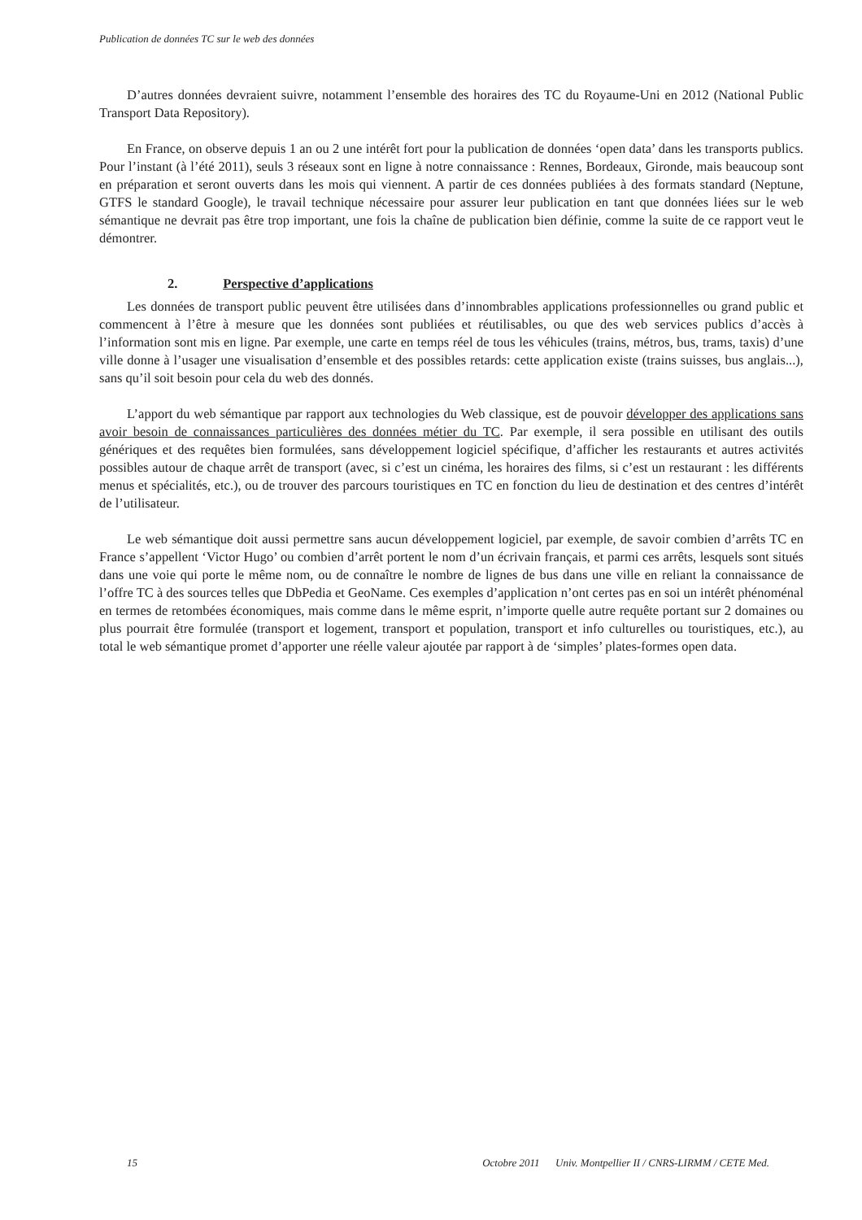Publication de données TC sur le web des données
D’autres données devraient suivre, notamment l’ensemble des horaires des TC du Royaume-Uni en 2012 (National Public Transport Data Repository).
En France, on observe depuis 1 an ou 2 une intérêt fort pour la publication de données ‘open data’ dans les transports publics. Pour l’instant (à l’été 2011), seuls 3 réseaux sont en ligne à notre connaissance : Rennes, Bordeaux, Gironde, mais beaucoup sont en préparation et seront ouverts dans les mois qui viennent. A partir de ces données publiées à des formats standard (Neptune, GTFS le standard Google), le travail technique nécessaire pour assurer leur publication en tant que données liées sur le web sémantique ne devrait pas être trop important, une fois la chaîne de publication bien définie, comme la suite de ce rapport veut le démontrer.
2. Perspective d’applications
Les données de transport public peuvent être utilisées dans d’innombrables applications professionnelles ou grand public et commencent à l’être à mesure que les données sont publiées et réutilisables, ou que des web services publics d’accès à l’information sont mis en ligne. Par exemple, une carte en temps réel de tous les véhicules (trains, métros, bus, trams, taxis) d’une ville donne à l’usager une visualisation d’ensemble et des possibles retards: cette application existe (trains suisses, bus anglais...), sans qu’il soit besoin pour cela du web des donnés.
L’apport du web sémantique par rapport aux technologies du Web classique, est de pouvoir développer des applications sans avoir besoin de connaissances particulières des données métier du TC. Par exemple, il sera possible en utilisant des outils génériques et des requêtes bien formulées, sans développement logiciel spécifique, d’afficher les restaurants et autres activités possibles autour de chaque arrêt de transport (avec, si c’est un cinéma, les horaires des films, si c’est un restaurant : les différents menus et spécialités, etc.), ou de trouver des parcours touristiques en TC en fonction du lieu de destination et des centres d’intérêt de l’utilisateur.
Le web sémantique doit aussi permettre sans aucun développement logiciel, par exemple, de savoir combien d’arrêts TC en France s’appellent ‘Victor Hugo’ ou combien d’arrêt portent le nom d’un écrivain français, et parmi ces arrêts, lesquels sont situés dans une voie qui porte le même nom, ou de connaître le nombre de lignes de bus dans une ville en reliant la connaissance de l’offre TC à des sources telles que DbPedia et GeoName. Ces exemples d’application n’ont certes pas en soi un intérêt phénoménal en termes de retombées économiques, mais comme dans le même esprit, n’importe quelle autre requête portant sur 2 domaines ou plus pourrait être formulée (transport et logement, transport et population, transport et info culturelles ou touristiques, etc.), au total le web sémantique promet d’apporter une réelle valeur ajoutée par rapport à de ‘simples’ plates-formes open data.
15 Octobre 2011 Univ. Montpellier II / CNRS-LIRMM / CETE Med.